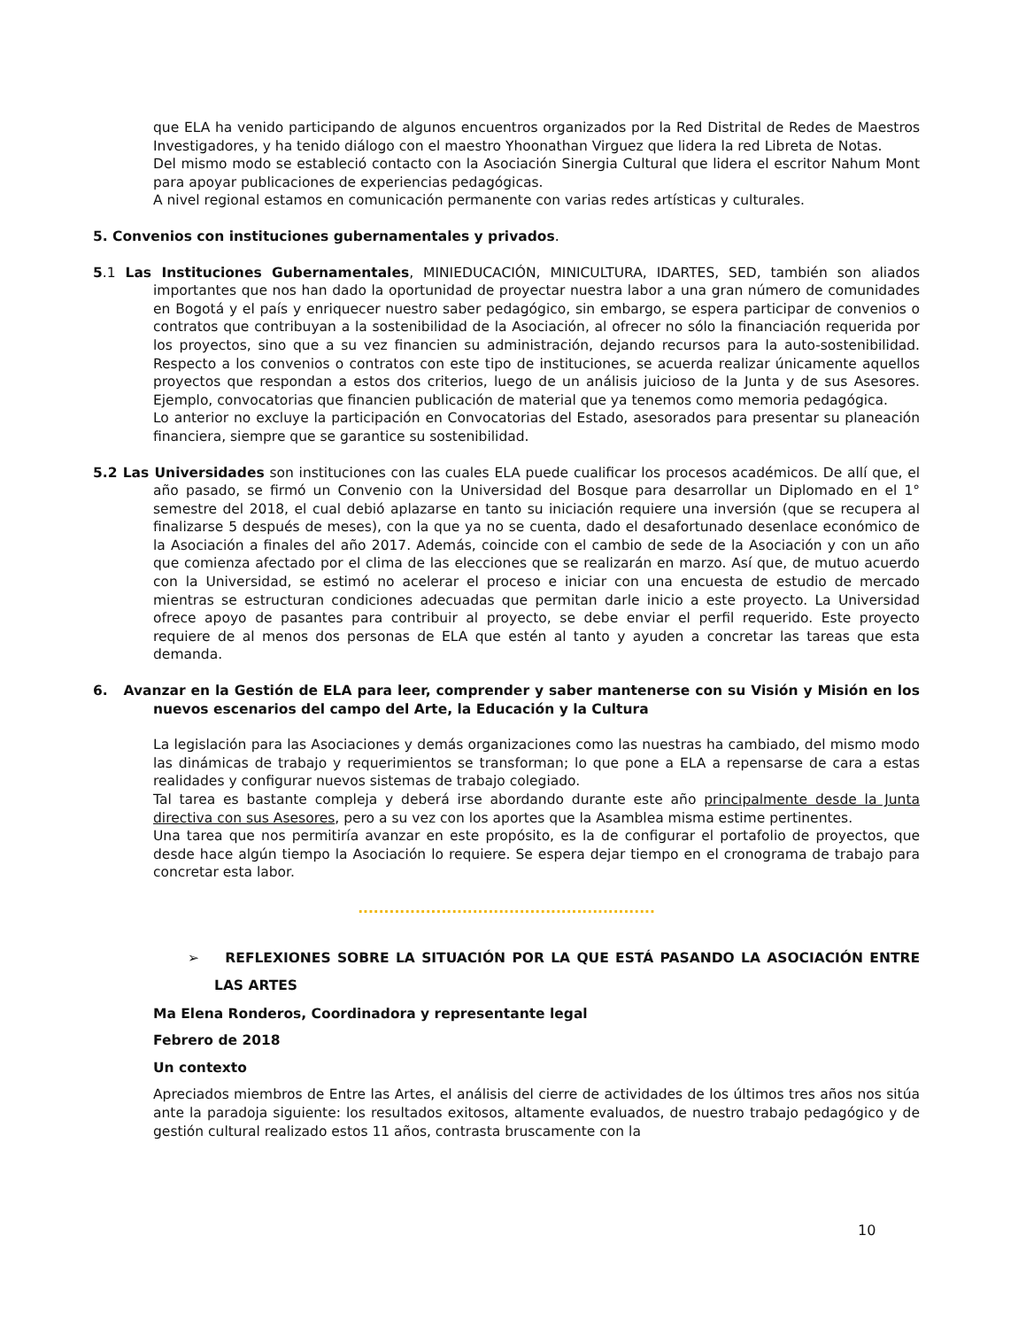que ELA ha venido participando de algunos encuentros organizados por la Red Distrital de Redes de Maestros Investigadores, y ha tenido diálogo con el maestro Yhoonathan Virguez que lidera la red Libreta de Notas.
Del mismo modo se estableció contacto con la Asociación Sinergia Cultural que lidera el escritor Nahum Mont para apoyar publicaciones de experiencias pedagógicas.
A nivel regional estamos en comunicación permanente con varias redes artísticas y culturales.
5. Convenios con instituciones gubernamentales y privados.
5.1 Las Instituciones Gubernamentales, MINIEDUCACIÓN, MINICULTURA, IDARTES, SED, también son aliados importantes que nos han dado la oportunidad de proyectar nuestra labor a una gran número de comunidades en Bogotá y el país y enriquecer nuestro saber pedagógico, sin embargo, se espera participar de convenios o contratos que contribuyan a la sostenibilidad de la Asociación, al ofrecer no sólo la financiación requerida por los proyectos, sino que a su vez financien su administración, dejando recursos para la auto-sostenibilidad. Respecto a los convenios o contratos con este tipo de instituciones, se acuerda realizar únicamente aquellos proyectos que respondan a estos dos criterios, luego de un análisis juicioso de la Junta y de sus Asesores. Ejemplo, convocatorias que financien publicación de material que ya tenemos como memoria pedagógica.
Lo anterior no excluye la participación en Convocatorias del Estado, asesorados para presentar su planeación financiera, siempre que se garantice su sostenibilidad.
5.2 Las Universidades son instituciones con las cuales ELA puede cualificar los procesos académicos. De allí que, el año pasado, se firmó un Convenio con la Universidad del Bosque para desarrollar un Diplomado en el 1° semestre del 2018, el cual debió aplazarse en tanto su iniciación requiere una inversión (que se recupera al finalizarse 5 después de meses), con la que ya no se cuenta, dado el desafortunado desenlace económico de la Asociación a finales del año 2017. Además, coincide con el cambio de sede de la Asociación y con un año que comienza afectado por el clima de las elecciones que se realizarán en marzo. Así que, de mutuo acuerdo con la Universidad, se estimó no acelerar el proceso e iniciar con una encuesta de estudio de mercado mientras se estructuran condiciones adecuadas que permitan darle inicio a este proyecto. La Universidad ofrece apoyo de pasantes para contribuir al proyecto, se debe enviar el perfil requerido. Este proyecto requiere de al menos dos personas de ELA que estén al tanto y ayuden a concretar las tareas que esta demanda.
6. Avanzar en la Gestión de ELA para leer, comprender y saber mantenerse con su Visión y Misión en los nuevos escenarios del campo del Arte, la Educación y la Cultura
La legislación para las Asociaciones y demás organizaciones como las nuestras ha cambiado, del mismo modo las dinámicas de trabajo y requerimientos se transforman; lo que pone a ELA a repensarse de cara a estas realidades y configurar nuevos sistemas de trabajo colegiado.
Tal tarea es bastante compleja y deberá irse abordando durante este año principalmente desde la Junta directiva con sus Asesores, pero a su vez con los aportes que la Asamblea misma estime pertinentes.
Una tarea que nos permitiría avanzar en este propósito, es la de configurar el portafolio de proyectos, que desde hace algún tiempo la Asociación lo requiere. Se espera dejar tiempo en el cronograma de trabajo para concretar esta labor.
.........................................................
➢ REFLEXIONES SOBRE LA SITUACIÓN POR LA QUE ESTÁ PASANDO LA ASOCIACIÓN ENTRE LAS ARTES
Ma Elena Ronderos, Coordinadora y representante legal
Febrero de 2018
Un contexto
Apreciados miembros de Entre las Artes, el análisis del cierre de actividades de los últimos tres años nos sitúa ante la paradoja siguiente: los resultados exitosos, altamente evaluados, de nuestro trabajo pedagógico y de gestión cultural realizado estos 11 años, contrasta bruscamente con la
10